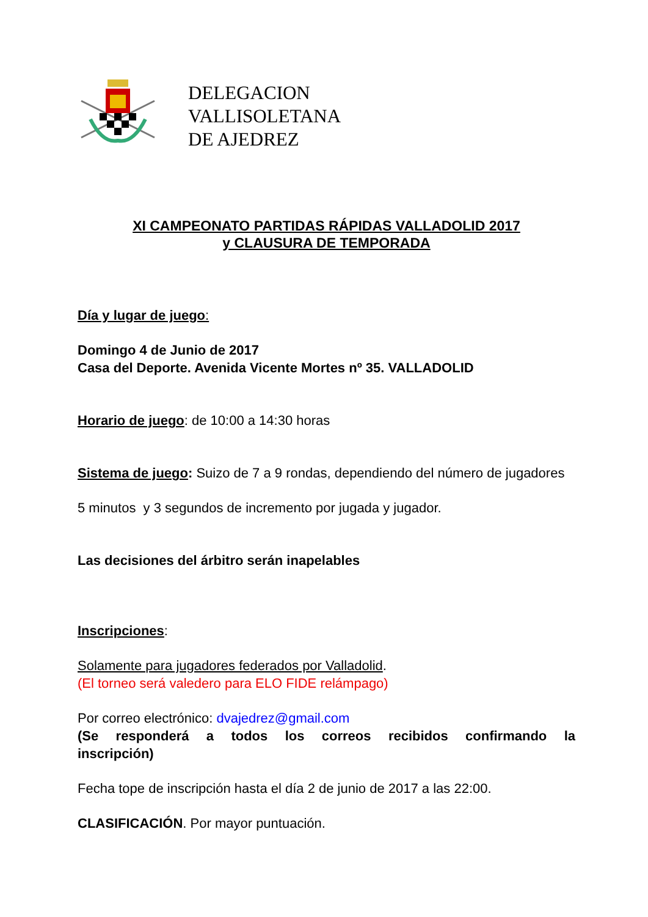DELEGACION
VALLISOLETANA
DE AJEDREZ
XI CAMPEONATO PARTIDAS RÁPIDAS VALLADOLID 2017
y CLAUSURA DE TEMPORADA
Día y lugar de juego:
Domingo 4 de Junio de 2017
Casa del Deporte. Avenida Vicente Mortes nº 35. VALLADOLID
Horario de juego: de 10:00 a 14:30 horas
Sistema de juego: Suizo de 7 a 9 rondas, dependiendo del número de jugadores
5 minutos y 3 segundos de incremento por jugada y jugador.
Las decisiones del árbitro serán inapelables
Inscripciones:
Solamente para jugadores federados por Valladolid.
(El torneo será valedero para ELO FIDE relámpago)
Por correo electrónico: dvajedrez@gmail.com
(Se responderá a todos los correos recibidos confirmando la
inscripción)
Fecha tope de inscripción hasta el día 2 de junio de 2017 a las 22:00.
CLASIFICACIÓN. Por mayor puntuación.